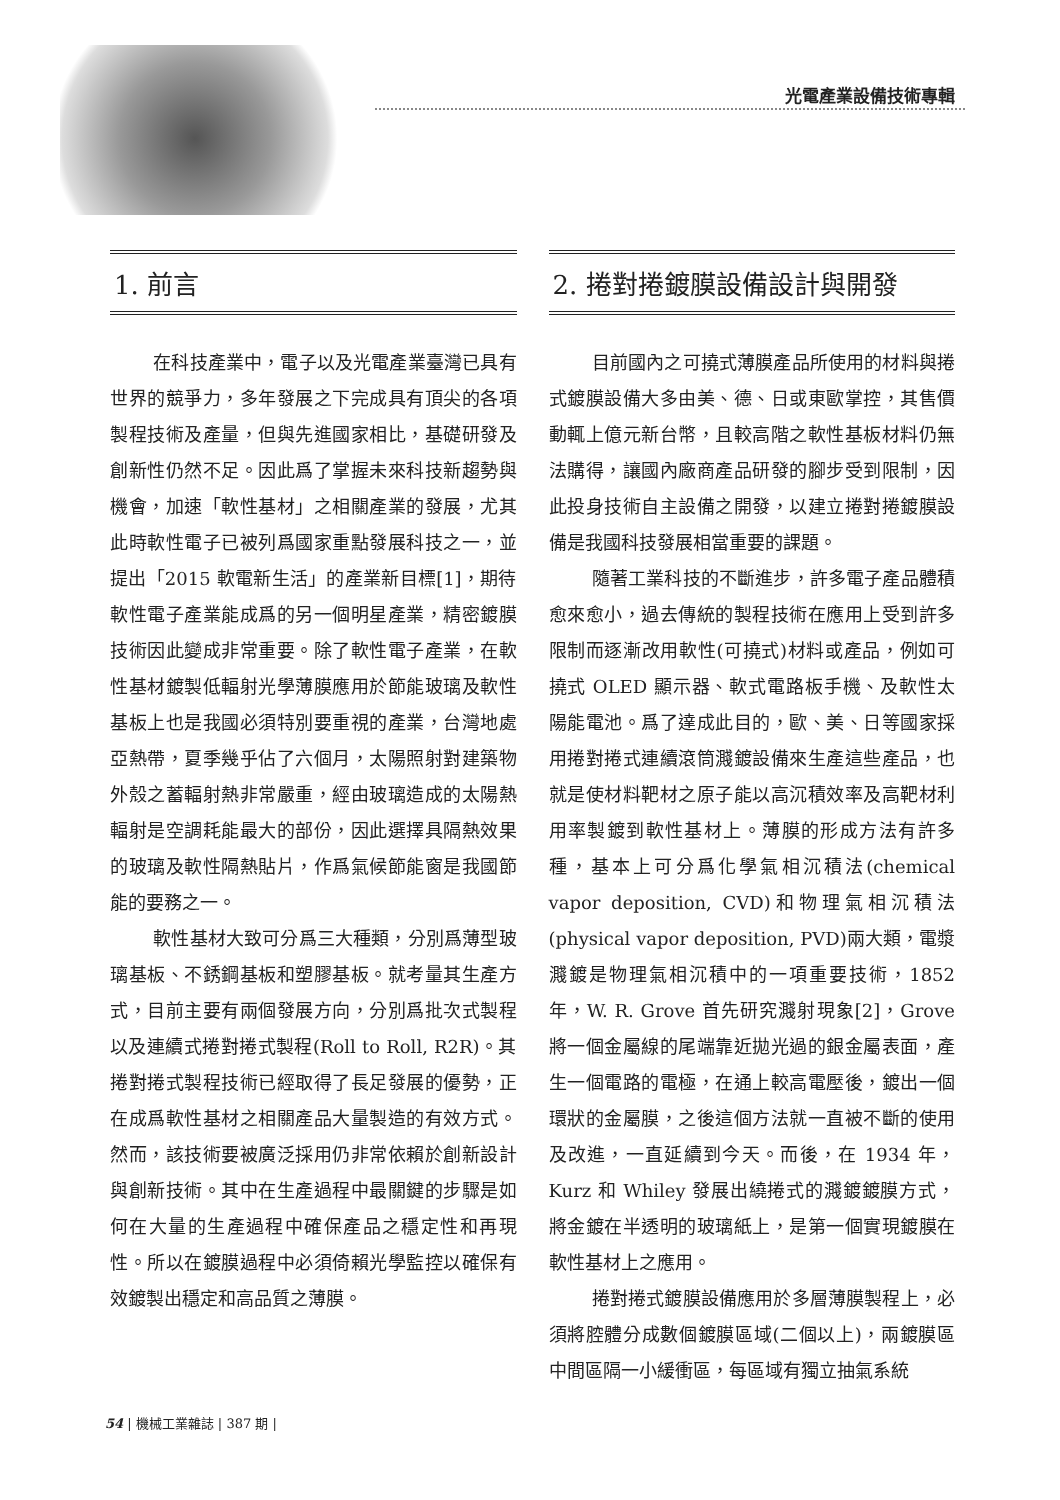光電產業設備技術專輯
1. 前言
在科技產業中，電子以及光電產業臺灣已具有世界的競爭力，多年發展之下完成具有頂尖的各項製程技術及產量，但與先進國家相比，基礎研發及創新性仍然不足。因此爲了掌握未來科技新趨勢與機會，加速「軟性基材」之相關產業的發展，尤其此時軟性電子已被列爲國家重點發展科技之一，並提出「2015 軟電新生活」的產業新目標[1]，期待軟性電子產業能成爲的另一個明星產業，精密鍍膜技術因此變成非常重要。除了軟性電子產業，在軟性基材鍍製低輻射光學薄膜應用於節能玻璃及軟性基板上也是我國必須特別要重視的產業，台灣地處亞熱帶，夏季幾乎佔了六個月，太陽照射對建築物外殼之蓄輻射熱非常嚴重，經由玻璃造成的太陽熱輻射是空調耗能最大的部份，因此選擇具隔熱效果的玻璃及軟性隔熱貼片，作爲氣候節能窗是我國節能的要務之一。
軟性基材大致可分爲三大種類，分別爲薄型玻璃基板、不銹鋼基板和塑膠基板。就考量其生產方式，目前主要有兩個發展方向，分別爲批次式製程以及連續式捲對捲式製程(Roll to Roll, R2R)。其捲對捲式製程技術已經取得了長足發展的優勢，正在成爲軟性基材之相關產品大量製造的有效方式。然而，該技術要被廣泛採用仍非常依賴於創新設計與創新技術。其中在生產過程中最關鍵的步驟是如何在大量的生產過程中確保產品之穩定性和再現性。所以在鍍膜過程中必須倚賴光學監控以確保有效鍍製出穩定和高品質之薄膜。
2. 捲對捲鍍膜設備設計與開發
目前國內之可撓式薄膜產品所使用的材料與捲式鍍膜設備大多由美、德、日或東歐掌控，其售價動輒上億元新台幣，且較高階之軟性基板材料仍無法購得，讓國內廠商產品研發的腳步受到限制，因此投身技術自主設備之開發，以建立捲對捲鍍膜設備是我國科技發展相當重要的課題。
隨著工業科技的不斷進步，許多電子產品體積愈來愈小，過去傳統的製程技術在應用上受到許多限制而逐漸改用軟性(可撓式)材料或產品，例如可撓式 OLED 顯示器、軟式電路板手機、及軟性太陽能電池。爲了達成此目的，歐、美、日等國家採用捲對捲式連續滾筒濺鍍設備來生產這些產品，也就是使材料靶材之原子能以高沉積效率及高靶材利用率製鍍到軟性基材上。薄膜的形成方法有許多種，基本上可分爲化學氣相沉積法(chemical vapor deposition, CVD)和物理氣相沉積法(physical vapor deposition, PVD)兩大類，電漿濺鍍是物理氣相沉積中的一項重要技術，1852 年，W. R. Grove 首先研究濺射現象[2]，Grove 將一個金屬線的尾端靠近拋光過的銀金屬表面，產生一個電路的電極，在通上較高電壓後，鍍出一個環狀的金屬膜，之後這個方法就一直被不斷的使用及改進，一直延續到今天。而後，在 1934 年，Kurz 和 Whiley 發展出繞捲式的濺鍍鍍膜方式，將金鍍在半透明的玻璃紙上，是第一個實現鍍膜在軟性基材上之應用。
捲對捲式鍍膜設備應用於多層薄膜製程上，必須將腔體分成數個鍍膜區域(二個以上)，兩鍍膜區中間區隔一小緩衝區，每區域有獨立抽氣系統
54 | 機械工業雜誌 | 387 期 |